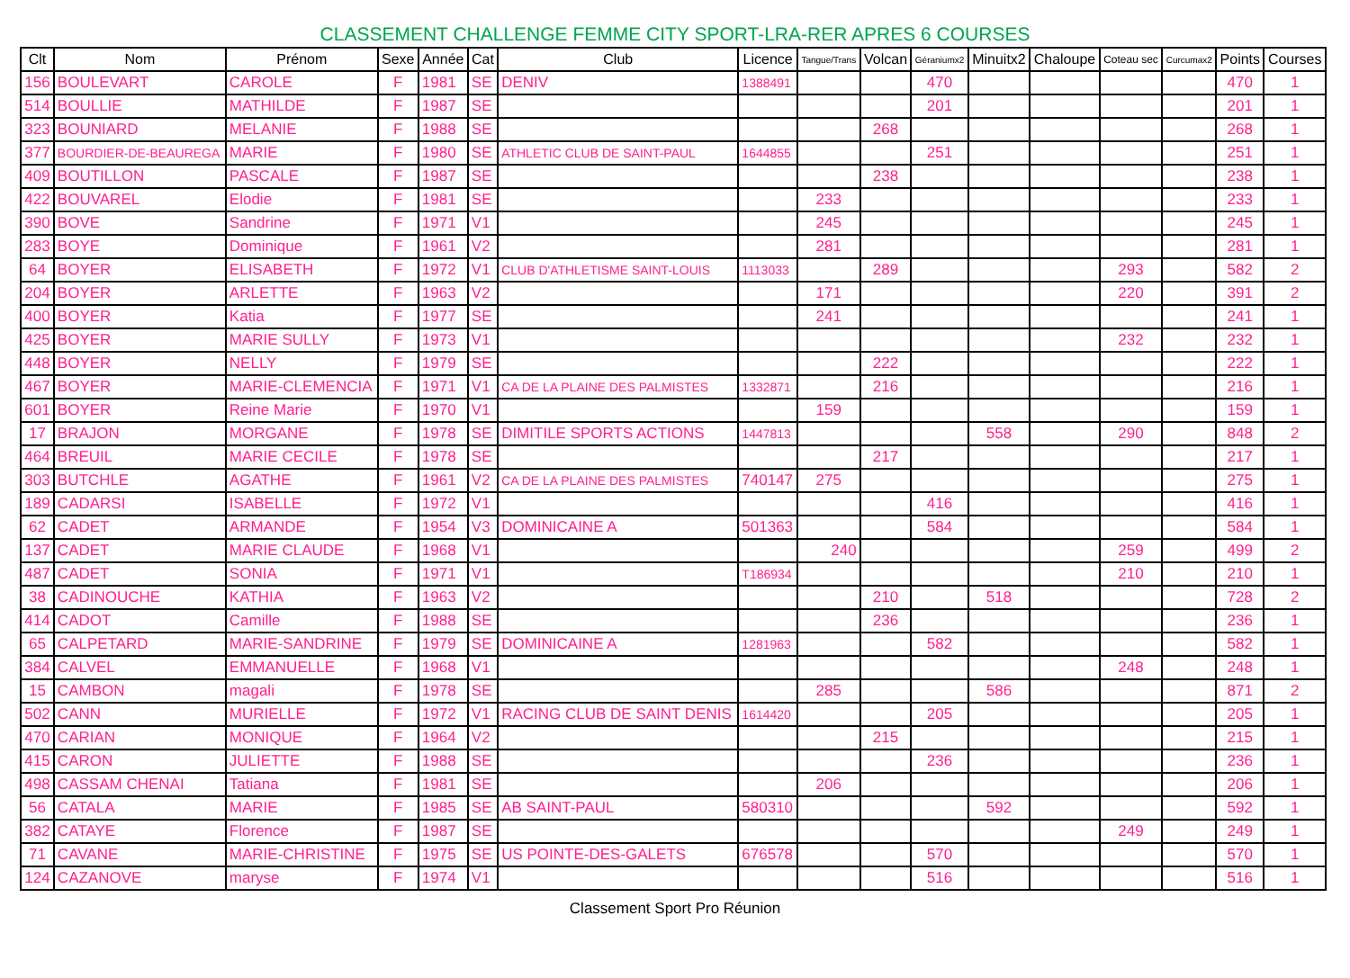CLASSEMENT CHALLENGE FEMME CITY SPORT-LRA-RER APRES 6 COURSES
| Clt | Nom | Prénom | Sexe | Année | Cat | Club | Licence | Tangue/Trans | Volcan | Géraniumx2 | Minuitx2 | Chaloupe | Coteau sec | Curcumax2 | Points | Courses |
| --- | --- | --- | --- | --- | --- | --- | --- | --- | --- | --- | --- | --- | --- | --- | --- | --- |
| 156 | BOULEVART | CAROLE | F | 1981 | SE | DENIV | 1388491 | | | 470 | | | | | 470 | 1 |
| 514 | BOULLIE | MATHILDE | F | 1987 | SE | | | | | 201 | | | | | 201 | 1 |
| 323 | BOUNIARD | MELANIE | F | 1988 | SE | | | | 268 | | | | | | 268 | 1 |
| 377 | BOURDIER-DE-BEAUREGA | MARIE | F | 1980 | SE | ATHLETIC CLUB DE SAINT-PAUL | 1644855 | | | 251 | | | | | 251 | 1 |
| 409 | BOUTILLON | PASCALE | F | 1987 | SE | | | | 238 | | | | | | 238 | 1 |
| 422 | BOUVAREL | Elodie | F | 1981 | SE | | | 233 | | | | | | | 233 | 1 |
| 390 | BOVE | Sandrine | F | 1971 | V1 | | | 245 | | | | | | | 245 | 1 |
| 283 | BOYE | Dominique | F | 1961 | V2 | | | 281 | | | | | | | 281 | 1 |
| 64 | BOYER | ELISABETH | F | 1972 | V1 | CLUB D'ATHLETISME SAINT-LOUIS | 1113033 | | 289 | | | | 293 | | 582 | 2 |
| 204 | BOYER | ARLETTE | F | 1963 | V2 | | | 171 | | | | | 220 | | 391 | 2 |
| 400 | BOYER | Katia | F | 1977 | SE | | | 241 | | | | | | | 241 | 1 |
| 425 | BOYER | MARIE SULLY | F | 1973 | V1 | | | | | | | | 232 | | 232 | 1 |
| 448 | BOYER | NELLY | F | 1979 | SE | | | | 222 | | | | | | 222 | 1 |
| 467 | BOYER | MARIE-CLEMENCIA | F | 1971 | V1 | CA DE LA PLAINE DES PALMISTES | 1332871 | | 216 | | | | | | 216 | 1 |
| 601 | BOYER | Reine Marie | F | 1970 | V1 | | | 159 | | | | | | | 159 | 1 |
| 17 | BRAJON | MORGANE | F | 1978 | SE | DIMITILE SPORTS ACTIONS | 1447813 | | | | 558 | | 290 | | 848 | 2 |
| 464 | BREUIL | MARIE CECILE | F | 1978 | SE | | | | 217 | | | | | | 217 | 1 |
| 303 | BUTCHLE | AGATHE | F | 1961 | V2 | CA DE LA PLAINE DES PALMISTES | 740147 | 275 | | | | | | | 275 | 1 |
| 189 | CADARSI | ISABELLE | F | 1972 | V1 | | | | | 416 | | | | | 416 | 1 |
| 62 | CADET | ARMANDE | F | 1954 | V3 | DOMINICAINE A | 501363 | | | 584 | | | | | 584 | 1 |
| 137 | CADET | MARIE CLAUDE | F | 1968 | V1 | | | 240 | | | | | 259 | | 499 | 2 |
| 487 | CADET | SONIA | F | 1971 | V1 | | T186934 | | | | | | 210 | | 210 | 1 |
| 38 | CADINOUCHE | KATHIA | F | 1963 | V2 | | | | 210 | | 518 | | | | 728 | 2 |
| 414 | CADOT | Camille | F | 1988 | SE | | | | 236 | | | | | | 236 | 1 |
| 65 | CALPETARD | MARIE-SANDRINE | F | 1979 | SE | DOMINICAINE A | 1281963 | | | 582 | | | | | 582 | 1 |
| 384 | CALVEL | EMMANUELLE | F | 1968 | V1 | | | | | | | | 248 | | 248 | 1 |
| 15 | CAMBON | magali | F | 1978 | SE | | | 285 | | | 586 | | | | 871 | 2 |
| 502 | CANN | MURIELLE | F | 1972 | V1 | RACING CLUB DE SAINT DENIS | 1614420 | | | 205 | | | | | 205 | 1 |
| 470 | CARIAN | MONIQUE | F | 1964 | V2 | | | | 215 | | | | | | 215 | 1 |
| 415 | CARON | JULIETTE | F | 1988 | SE | | | | | 236 | | | | | 236 | 1 |
| 498 | CASSAM CHENAI | Tatiana | F | 1981 | SE | | | 206 | | | | | | | 206 | 1 |
| 56 | CATALA | MARIE | F | 1985 | SE | AB SAINT-PAUL | 580310 | | | | 592 | | | | 592 | 1 |
| 382 | CATAYE | Florence | F | 1987 | SE | | | | | | | | 249 | | 249 | 1 |
| 71 | CAVANE | MARIE-CHRISTINE | F | 1975 | SE | US POINTE-DES-GALETS | 676578 | | | 570 | | | | | 570 | 1 |
| 124 | CAZANOVE | maryse | F | 1974 | V1 | | | | | 516 | | | | | 516 | 1 |
Classement Sport Pro Réunion